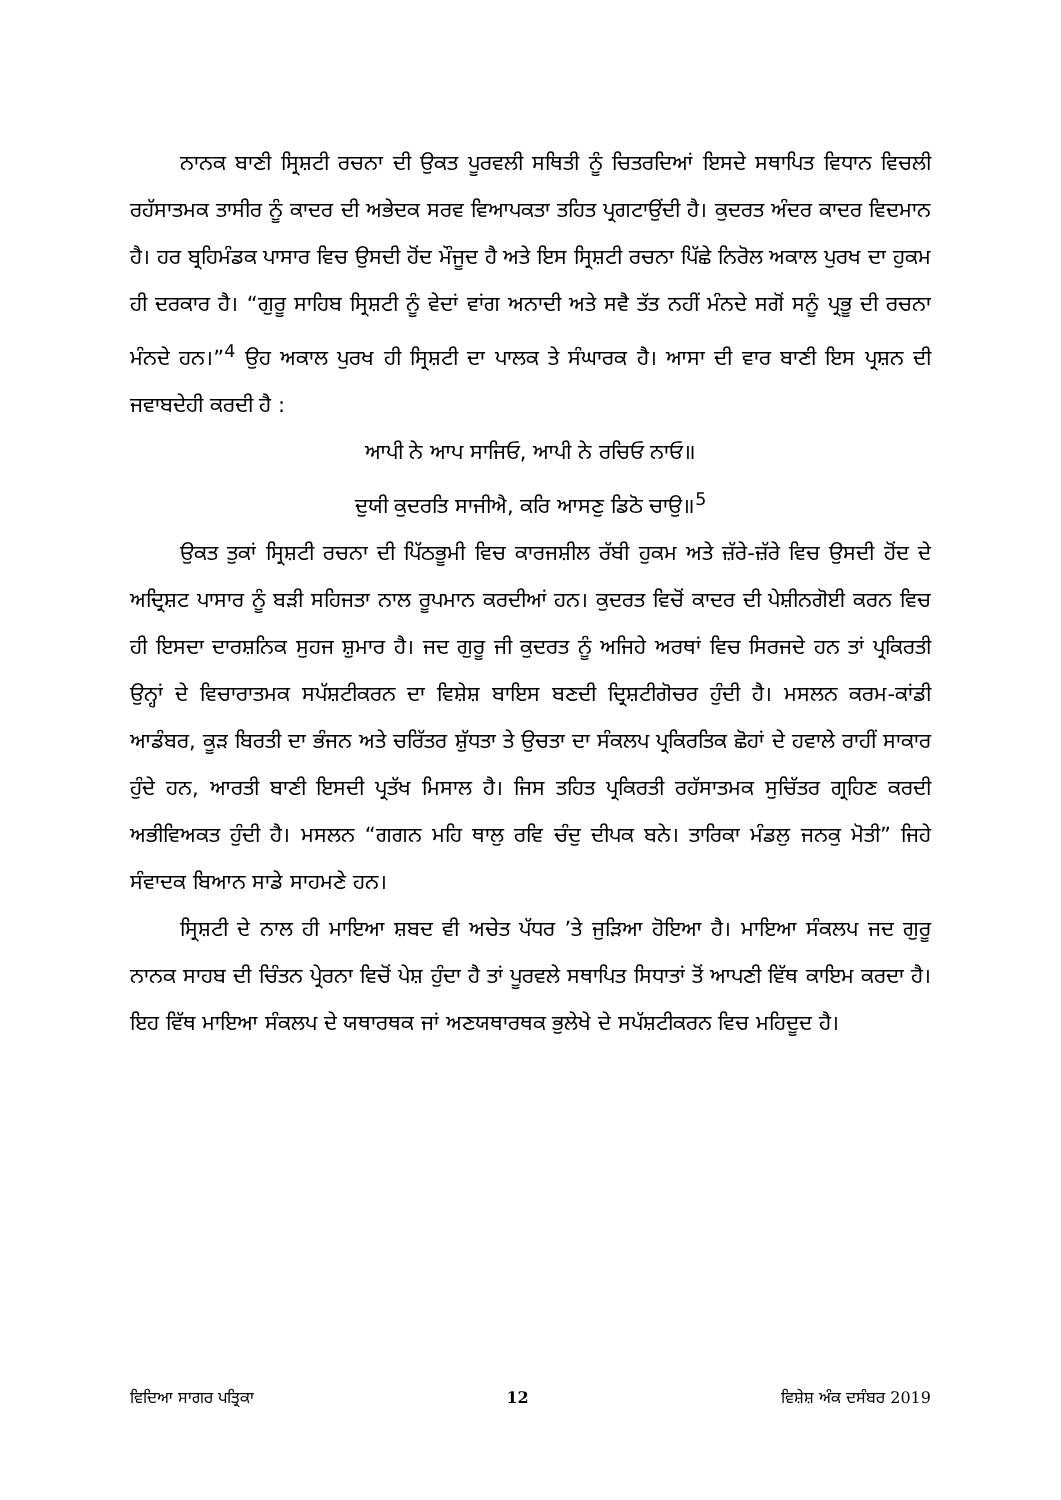ਨਾਨਕ ਬਾਣੀ ਸ੍ਰਿਸ਼ਟੀ ਰਚਨਾ ਦੀ ਉਕਤ ਪੂਰਵਲੀ ਸਥਿਤੀ ਨੂੰ ਚਿਤਰਦਿਆਂ ਇਸਦੇ ਸਥਾਪਿਤ ਵਿਧਾਨ ਵਿਚਲੀ ਰਹੱਸਾਤਮਕ ਤਾਸੀਰ ਨੂੰ ਕਾਦਰ ਦੀ ਅਭੇਦਕ ਸਰਵ ਵਿਆਪਕਤਾ ਤਹਿਤ ਪ੍ਰਗਟਾਉਂਦੀ ਹੈ। ਕੁਦਰਤ ਅੰਦਰ ਕਾਦਰ ਵਿਦਮਾਨ ਹੈ। ਹਰ ਬ੍ਰਹਿਮੰਡਕ ਪਾਸਾਰ ਵਿਚ ਉਸਦੀ ਹੋਂਦ ਮੌਜੂਦ ਹੈ ਅਤੇ ਇਸ ਸ੍ਰਿਸ਼ਟੀ ਰਚਨਾ ਪਿੱਛੇ ਨਿਰੋਲ ਅਕਾਲ ਪੁਰਖ ਦਾ ਹੁਕਮ ਹੀ ਦਰਕਾਰ ਹੈ। “ਗੁਰੂ ਸਾਹਿਬ ਸ੍ਰਿਸ਼ਟੀ ਨੂੰ ਵੇਦਾਂ ਵਾਂਗ ਅਨਾਦੀ ਅਤੇ ਸਵੈ ਤੱਤ ਨਹੀਂ ਮੰਨਦੇ ਸਗੋਂ ਸਨੂੰ ਪ੍ਰਭੂ ਦੀ ਰਚਨਾ ਮੰਨਦੇ ਹਨ।”<sup>4</sup> ਉਹ ਅਕਾਲ ਪੁਰਖ ਹੀ ਸ੍ਰਿਸ਼ਟੀ ਦਾ ਪਾਲਕ ਤੇ ਸੰਘਾਰਕ ਹੈ। ਆਸਾ ਦੀ ਵਾਰ ਬਾਣੀ ਇਸ ਪ੍ਰਸ਼ਨ ਦੀ ਜਵਾਬਦੇਹੀ ਕਰਦੀ ਹੈ :
ਆਪੀ ਨੇ ਆਪ ਸਾਜਿਓ, ਆਪੀ ਨੇ ਰਚਿਓ ਨਾਓ॥
ਦੁਯੀ ਕੁਦਰਤਿ ਸਾਜੀਐ, ਕਰਿ ਆਸਣੁ ਡਿਠੋ ਚਾਉ॥<sup>5</sup>
ਉਕਤ ਤੁਕਾਂ ਸ੍ਰਿਸ਼ਟੀ ਰਚਨਾ ਦੀ ਪਿੱਠਭੂਮੀ ਵਿਚ ਕਾਰਜਸ਼ੀਲ ਰੱਬੀ ਹੁਕਮ ਅਤੇ ਜ਼ੱਰੇ-ਜ਼ੱਰੇ ਵਿਚ ਉਸਦੀ ਹੋਂਦ ਦੇ ਅਦ੍ਰਿਸ਼ਟ ਪਾਸਾਰ ਨੂੰ ਬੜੀ ਸਹਿਜਤਾ ਨਾਲ ਰੂਪਮਾਨ ਕਰਦੀਆਂ ਹਨ। ਕੁਦਰਤ ਵਿਚੋਂ ਕਾਦਰ ਦੀ ਪੇਸ਼ੀਨਗੋਈ ਕਰਨ ਵਿਚ ਹੀ ਇਸਦਾ ਦਾਰਸ਼ਨਿਕ ਸੁਹਜ ਸ਼ੁਮਾਰ ਹੈ। ਜਦ ਗੁਰੂ ਜੀ ਕੁਦਰਤ ਨੂੰ ਅਜਿਹੇ ਅਰਥਾਂ ਵਿਚ ਸਿਰਜਦੇ ਹਨ ਤਾਂ ਪ੍ਰਕਿਰਤੀ ਉਨ੍ਹਾਂ ਦੇ ਵਿਚਾਰਾਤਮਕ ਸਪੱਸ਼ਟੀਕਰਨ ਦਾ ਵਿਸ਼ੇਸ਼ ਬਾਇਸ ਬਣਦੀ ਦ੍ਰਿਸ਼ਟੀਗੋਚਰ ਹੁੰਦੀ ਹੈ। ਮਸਲਨ ਕਰਮ-ਕਾਂਡੀ ਆਡੰਬਰ, ਕੂੜ ਬਿਰਤੀ ਦਾ ਭੰਜਨ ਅਤੇ ਚਰਿੱਤਰ ਸ਼ੁੱਧਤਾ ਤੇ ਉਚਤਾ ਦਾ ਸੰਕਲਪ ਪ੍ਰਕਿਰਤਿਕ ਛੋਹਾਂ ਦੇ ਹਵਾਲੇ ਰਾਹੀਂ ਸਾਕਾਰ ਹੁੰਦੇ ਹਨ, ਆਰਤੀ ਬਾਣੀ ਇਸਦੀ ਪ੍ਰਤੱਖ ਮਿਸਾਲ ਹੈ। ਜਿਸ ਤਹਿਤ ਪ੍ਰਕਿਰਤੀ ਰਹੱਸਾਤਮਕ ਸੁਚਿੱਤਰ ਗ੍ਰਹਿਣ ਕਰਦੀ ਅਭੀਵਿਅਕਤ ਹੁੰਦੀ ਹੈ। ਮਸਲਨ “ਗਗਨ ਮਹਿ ਥਾਲੁ ਰਵਿ ਚੰਦੁ ਦੀਪਕ ਬਨੇ। ਤਾਰਿਕਾ ਮੰਡਲੁ ਜਨਕੁ ਮੋਤੀ” ਜਿਹੇ ਸੰਵਾਦਕ ਬਿਆਨ ਸਾਡੇ ਸਾਹਮਣੇ ਹਨ।
ਸ੍ਰਿਸ਼ਟੀ ਦੇ ਨਾਲ ਹੀ ਮਾਇਆ ਸ਼ਬਦ ਵੀ ਅਚੇਤ ਪੱਧਰ ’ਤੇ ਜੁੜਿਆ ਹੋਇਆ ਹੈ। ਮਾਇਆ ਸੰਕਲਪ ਜਦ ਗੁਰੂ ਨਾਨਕ ਸਾਹਬ ਦੀ ਚਿੰਤਨ ਪ੍ਰੇਰਨਾ ਵਿਚੋਂ ਪੇਸ਼ ਹੁੰਦਾ ਹੈ ਤਾਂ ਪੂਰਵਲੇ ਸਥਾਪਿਤ ਸਿਧਾਤਾਂ ਤੋਂ ਆਪਣੀ ਵਿੱਥ ਕਾਇਮ ਕਰਦਾ ਹੈ। ਇਹ ਵਿੱਥ ਮਾਇਆ ਸੰਕਲਪ ਦੇ ਯਥਾਰਥਕ ਜਾਂ ਅਣਯਥਾਰਥਕ ਭੁਲੇਖੇ ਦੇ ਸਪੱਸ਼ਟੀਕਰਨ ਵਿਚ ਮਹਿਦੂਦ ਹੈ।
ਵਿਦਿਆ ਸਾਗਰ ਪਤ੍ਰਿਕਾ 12 ਵਿਸ਼ੇਸ਼ ਅੰਕ ਦਸੰਬਰ 2019